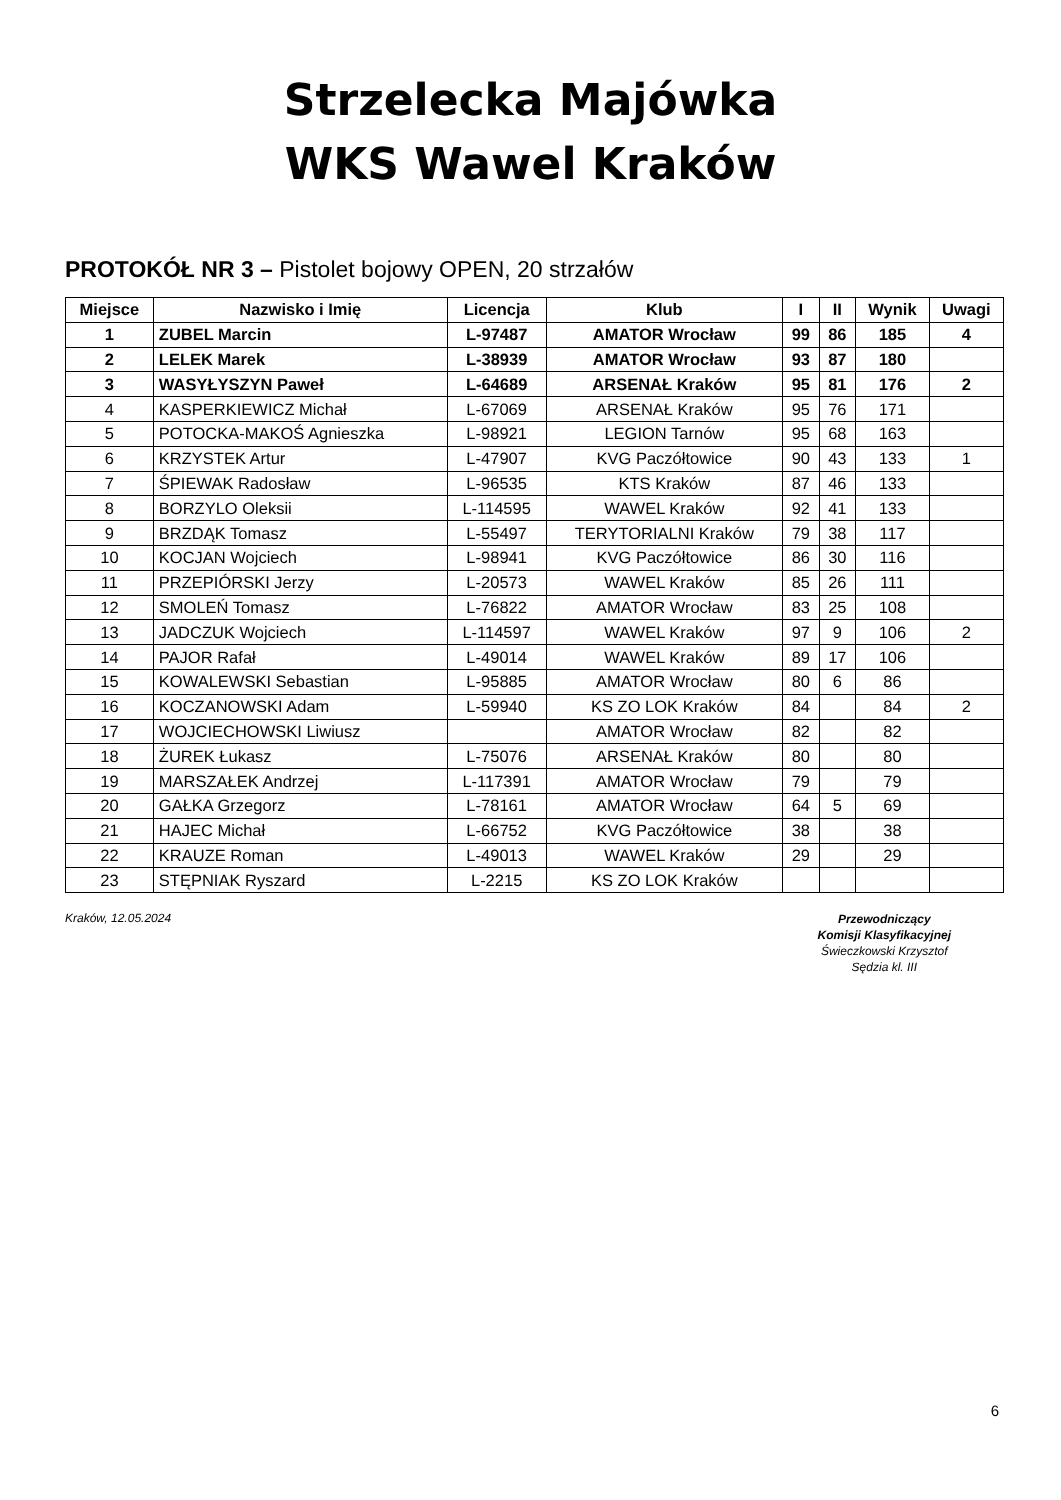Strzelecka Majówka
WKS Wawel Kraków
PROTOKÓŁ NR 3 – Pistolet bojowy OPEN, 20 strzałów
| Miejsce | Nazwisko i Imię | Licencja | Klub | I | II | Wynik | Uwagi |
| --- | --- | --- | --- | --- | --- | --- | --- |
| 1 | ZUBEL Marcin | L-97487 | AMATOR Wrocław | 99 | 86 | 185 | 4 |
| 2 | LELEK Marek | L-38939 | AMATOR Wrocław | 93 | 87 | 180 | |
| 3 | WASYŁYSZYN Paweł | L-64689 | ARSENAŁ Kraków | 95 | 81 | 176 | 2 |
| 4 | KASPERKIEWICZ Michał | L-67069 | ARSENAŁ Kraków | 95 | 76 | 171 | |
| 5 | POTOCKA-MAKOŚ Agnieszka | L-98921 | LEGION Tarnów | 95 | 68 | 163 | |
| 6 | KRZYSTEK Artur | L-47907 | KVG Paczółtowice | 90 | 43 | 133 | 1 |
| 7 | ŚPIEWAK Radosław | L-96535 | KTS Kraków | 87 | 46 | 133 | |
| 8 | BORZYLO Oleksii | L-114595 | WAWEL Kraków | 92 | 41 | 133 | |
| 9 | BRZDĄK Tomasz | L-55497 | TERYTORIALNI Kraków | 79 | 38 | 117 | |
| 10 | KOCJAN Wojciech | L-98941 | KVG Paczółtowice | 86 | 30 | 116 | |
| 11 | PRZEPIÓRSKI Jerzy | L-20573 | WAWEL Kraków | 85 | 26 | 111 | |
| 12 | SMOLEŃ Tomasz | L-76822 | AMATOR Wrocław | 83 | 25 | 108 | |
| 13 | JADCZUK Wojciech | L-114597 | WAWEL Kraków | 97 | 9 | 106 | 2 |
| 14 | PAJOR Rafał | L-49014 | WAWEL Kraków | 89 | 17 | 106 | |
| 15 | KOWALEWSKI Sebastian | L-95885 | AMATOR Wrocław | 80 | 6 | 86 | |
| 16 | KOCZANOWSKI Adam | L-59940 | KS ZO LOK Kraków | 84 | | 84 | 2 |
| 17 | WOJCIECHOWSKI Liwiusz | | AMATOR Wrocław | 82 | | 82 | |
| 18 | ŻUREK Łukasz | L-75076 | ARSENAŁ Kraków | 80 | | 80 | |
| 19 | MARSZAŁEK Andrzej | L-117391 | AMATOR Wrocław | 79 | | 79 | |
| 20 | GAŁKA Grzegorz | L-78161 | AMATOR Wrocław | 64 | 5 | 69 | |
| 21 | HAJEC Michał | L-66752 | KVG Paczółtowice | 38 | | 38 | |
| 22 | KRAUZE Roman | L-49013 | WAWEL Kraków | 29 | | 29 | |
| 23 | STĘPNIAK Ryszard | L-2215 | KS ZO LOK Kraków | | | | |
Kraków, 12.05.2024
Przewodniczący
Komisji Klasyfikacyjnej
Świeczkowski Krzysztof
Sędzia kl. III
6